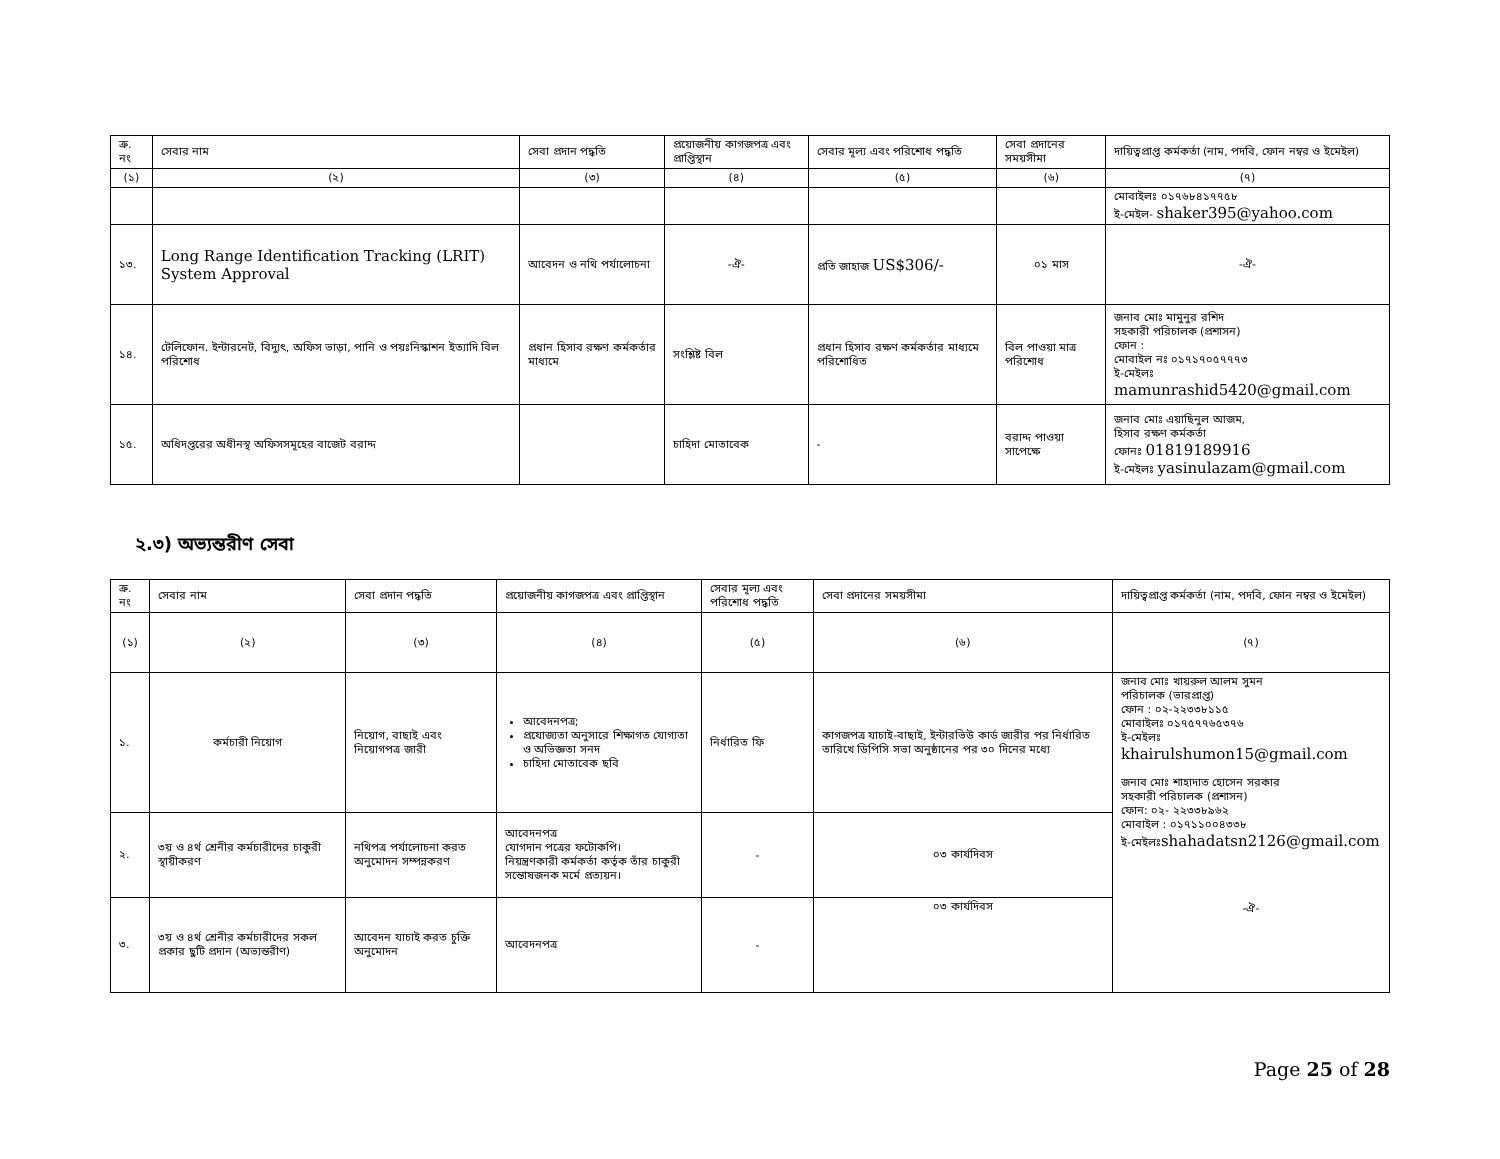| ক্র. নং | সেবার নাম | সেবা প্রদান পদ্ধতি | প্রয়োজনীয় কাগজপত্র এবং প্রাপ্তিস্থান | সেবার মূল্য এবং পরিশোধ পদ্ধতি | সেবা প্রদানের সময়সীমা | দায়িত্বপ্রাপ্ত কর্মকর্তা (নাম, পদবি, ফোন নম্বর ও ইমেইল) |
| --- | --- | --- | --- | --- | --- | --- |
| (১) | (২) | (৩) | (৪) | (৫) | (৬) | (৭) |
| | | | | | | মোবাইলঃ ০১৭৬৮৪১৭৭৫৮ ই-মেইল- shaker395@yahoo.com |
| ১৩. | Long Range Identification Tracking (LRIT) System Approval | আবেদন ও নথি পর্যালোচনা | -ঐ- | প্রতি জাহাজ US$306/- | ০১ মাস | -ঐ- |
| ১৪. | টেলিফোন. ইন্টারনেট, বিদ্যুৎ, অফিস ভাড়া, পানি ও পয়ঃনিস্কাশন ইত্যাদি বিল পরিশোধ | প্রধান হিসাব রক্ষণ কর্মকর্তার মাধ্যমে | সংশ্লিষ্ট বিল | প্রধান হিসাব রক্ষণ কর্মকর্তার মাধ্যমে পরিশোধিত | বিল পাওয়া মাত্র পরিশোধ | জনাব মোঃ মামুনুর রশিদ সহকারী পরিচালক (প্রশাসন) ফোন : মোবাইল নঃ ০১৭১৭০৫৭৭৭৩ ই-মেইলঃ mamunrashid5420@gmail.com |
| ১৫. | অধিদপ্তরের অধীনস্থ অফিসসমূহের বাজেট বরাদ্দ | | চাহিদা মোতাবেক | - | বরাদ্দ পাওয়া সাপেক্ষে | জনাব মোঃ এয়াছিনুল আজম, হিসাব রক্ষণ কর্মকর্তা ফোনঃ 01819189916 ই-মেইলঃ yasinulazam@gmail.com |
২.৩) অভ্যন্তরীণ সেবা
| ক্র. নং | সেবার নাম | সেবা প্রদান পদ্ধতি | প্রয়োজনীয় কাগজপত্র এবং প্রাপ্তিস্থান | সেবার মূল্য এবং পরিশোধ পদ্ধতি | সেবা প্রদানের সময়সীমা | দায়িত্বপ্রাপ্ত কর্মকর্তা (নাম, পদবি, ফোন নম্বর ও ইমেইল) |
| --- | --- | --- | --- | --- | --- | --- |
| (১) | (২) | (৩) | (৪) | (৫) | (৬) | (৭) |
| ১. | কর্মচারী নিয়োগ | নিয়োগ, বাছাই এবং নিয়োগপত্র জারী | আবেদনপত্র; প্রযোজ্যতা অনুসারে শিক্ষাগত যোগ্যতা ও অভিজ্ঞতা সনদ চাহিদা মোতাবেক ছবি | নির্ধারিত ফি | কাগজপত্র যাচাই-বাছাই, ইন্টারভিউ কার্ড জারীর পর নির্ধারিত তারিখে ডিপিসি সভা অনুষ্ঠানের পর ৩০ দিনের মধ্যে | জনাব মোঃ খায়রুল আলম সুমন পরিচালক (ভারপ্রাপ্ত) ফোন : ০২-২২৩৩৮১১৫ মোবাইলঃ ০১৭৫৭৭৬৫৩৭৬ ই-মেইলঃ khairulshumon15@gmail.com জনাব মোঃ শাহাদাত হোসেন সরকার সহকারী পরিচালক (প্রশাসন) ফোন: ০২- ২২৩৩৮৯৬২ মোবাইল : ০১৭১১০০৪৩৩৮ ই-মেইলঃ shahadatsn2126@gmail.com -ঐ- |
| ২. | ৩য় ও ৪র্থ শ্রেনীর কর্মচারীদের চাকুরী স্থায়ীকরণ | নথিপত্র পর্যালোচনা করত অনুমোদন সম্পন্নকরণ | আবেদনপত্র যোগদান পত্রের ফটোকপি। নিয়ন্ত্রণকারী কর্মকর্তা কর্তৃক তাঁর চাকুরী সন্তোষজনক মর্মে প্রত্যয়ন। | - | ০৩ কার্যদিবস | |
| ৩. | ৩য় ও ৪র্থ শ্রেনীর কর্মচারীদের সকল প্রকার ছুটি প্রদান (অভ্যন্তরীণ) | আবেদন যাচাই করত চুক্তি অনুমোদন | আবেদনপত্র | - | ০৩ কার্যদিবস | |
Page 25 of 28